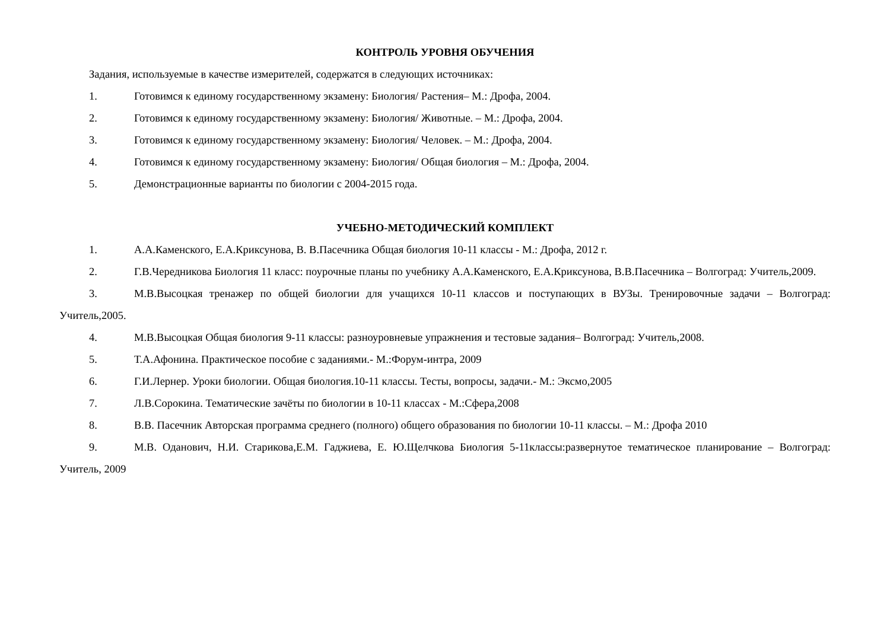КОНТРОЛЬ УРОВНЯ ОБУЧЕНИЯ
Задания, используемые в качестве измерителей, содержатся в следующих источниках:
1. Готовимся к единому государственному экзамену: Биология/ Растения– М.: Дрофа, 2004.
2. Готовимся к единому государственному экзамену: Биология/ Животные. – М.: Дрофа, 2004.
3. Готовимся к единому государственному экзамену: Биология/ Человек. – М.: Дрофа, 2004.
4. Готовимся к единому государственному экзамену: Биология/ Общая биология – М.: Дрофа, 2004.
5. Демонстрационные варианты по биологии с 2004-2015 года.
УЧЕБНО-МЕТОДИЧЕСКИЙ КОМПЛЕКТ
1. А.А.Каменского, Е.А.Криксунова, В. В.Пасечника Общая биология 10-11 классы - М.: Дрофа, 2012 г.
2. Г.В.Чередникова Биология 11 класс: поурочные планы по учебнику А.А.Каменского, Е.А.Криксунова, В.В.Пасечника – Волгоград: Учитель,2009.
3. М.В.Высоцкая тренажер по общей биологии для учащихся 10-11 классов и поступающих в ВУЗы. Тренировочные задачи – Волгоград: Учитель,2005.
4. М.В.Высоцкая Общая биология 9-11 классы: разноуровневые упражнения и тестовые задания– Волгоград: Учитель,2008.
5. Т.А.Афонина. Практическое пособие с заданиями.- М.:Форум-интра, 2009
6. Г.И.Лернер. Уроки биологии. Общая биология.10-11 классы. Тесты, вопросы, задачи.- М.: Эксмо,2005
7. Л.В.Сорокина. Тематические зачёты по биологии в 10-11 классах - М.:Сфера,2008
8. В.В. Пасечник Авторская программа среднего (полного) общего образования по биологии 10-11 классы. – М.: Дрофа 2010
9. М.В. Оданович, Н.И. Старикова,Е.М. Гаджиева, Е. Ю.Щелчкова Биология 5-11классы:развернутое тематическое планирование – Волгоград: Учитель, 2009